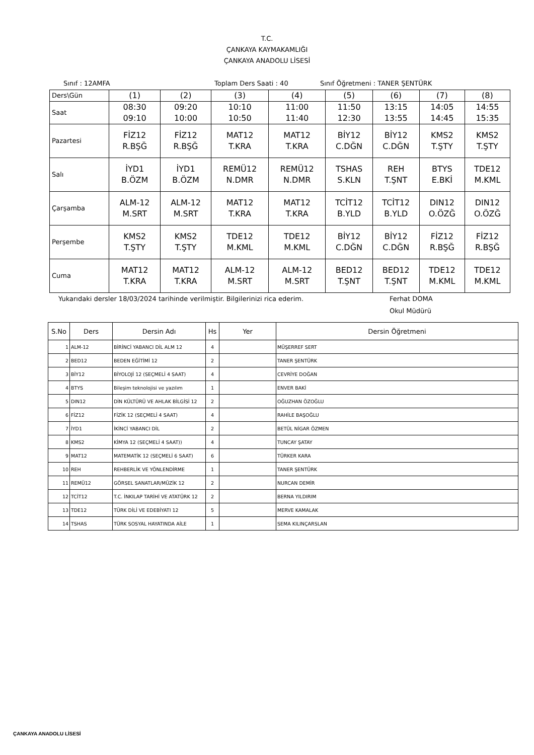T.C.
ÇANKAYA KAYMAKAMLIĞI
ÇANKAYA ANADOLU LİSESİ
Sınıf : 12AMFA Toplam Ders Saati : 40 Sınıf Öğretmeni : TANER ŞENTÜRK
| Ders\Gün | (1) | (2) | (3) | (4) | (5) | (6) | (7) | (8) |
| Saat | 08:30 09:10 | 09:20 10:00 | 10:10 10:50 | 11:00 11:40 | 11:50 12:30 | 13:15 13:55 | 14:05 14:45 | 14:55 15:35 |
| Pazartesi | FİZ12 R.BŞĞ | FİZ12 R.BŞĞ | MAT12 T.KRA | MAT12 T.KRA | BİY12 C.DĞN | BİY12 C.DĞN | KMS2 T.ŞTY | KMS2 T.ŞTY |
| Salı | İYD1 B.ÖZM | İYD1 B.ÖZM | REMÜ12 N.DMR | REMÜ12 N.DMR | TSHAS S.KLN | REH T.ŞNT | BTYS E.BKİ | TDE12 M.KML |
| Çarşamba | ALM-12 M.SRT | ALM-12 M.SRT | MAT12 T.KRA | MAT12 T.KRA | TCİT12 B.YLD | TCİT12 B.YLD | DIN12 O.ÖZĞ | DIN12 O.ÖZĞ |
| Perşembe | KMS2 T.ŞTY | KMS2 T.ŞTY | TDE12 M.KML | TDE12 M.KML | BİY12 C.DĞN | BİY12 C.DĞN | FİZ12 R.BŞĞ | FİZ12 R.BŞĞ |
| Cuma | MAT12 T.KRA | MAT12 T.KRA | ALM-12 M.SRT | ALM-12 M.SRT | BED12 T.ŞNT | BED12 T.ŞNT | TDE12 M.KML | TDE12 M.KML |
Yukarıdaki dersler 18/03/2024 tarihinde verilmiştir. Bilgilerinizi rica ederim. Ferhat DOMA
Okul Müdürü
| S.No | Ders | Dersin Adı | Hs | Yer | Dersin Öğretmeni |
| --- | --- | --- | --- | --- | --- |
| 1 | ALM-12 | BİRİNCİ YABANCI DİL ALM 12 | 4 | | MÜŞERREF SERT |
| 2 | BED12 | BEDEN EĞİTİMİ 12 | 2 | | TANER ŞENTÜRK |
| 3 | BİY12 | BİYOLOJİ 12 (SEÇMELİ 4 SAAT) | 4 | | CEVRİYE DOĞAN |
| 4 | BTYS | Bileşim teknolojisi ve yazılım | 1 | | ENVER BAKİ |
| 5 | DIN12 | DİN KÜLTÜRÜ VE AHLAK BİLGİSİ 12 | 2 | | OĞUZHAN ÖZOĞLU |
| 6 | FİZ12 | FİZİK 12 (SEÇMELİ 4 SAAT) | 4 | | RAHİLE BAŞOĞLU |
| 7 | İYD1 | İKİNCİ YABANCI DİL | 2 | | BETÜL NİGAR ÖZMEN |
| 8 | KMS2 | KİMYA 12 (SEÇMELİ 4 SAAT)) | 4 | | TUNCAY ŞATAY |
| 9 | MAT12 | MATEMATİK 12 (SEÇMELİ 6 SAAT) | 6 | | TÜRKER KARA |
| 10 | REH | REHBERLİK VE YÖNLENDİRME | 1 | | TANER ŞENTÜRK |
| 11 | REMÜ12 | GÖRSEL SANATLAR/MÜZİK 12 | 2 | | NURCAN DEMİR |
| 12 | TCİT12 | T.C. İNKILAP TARİHİ VE ATATÜRK 12 | 2 | | BERNA YILDIRIM |
| 13 | TDE12 | TÜRK DİLİ VE EDEBİYATI 12 | 5 | | MERVE KAMALAK |
| 14 | TSHAS | TÜRK SOSYAL HAYATINDA AİLE | 1 | | SEMA KILINÇARSLAN |
ÇANKAYA ANADOLU LİSESİ